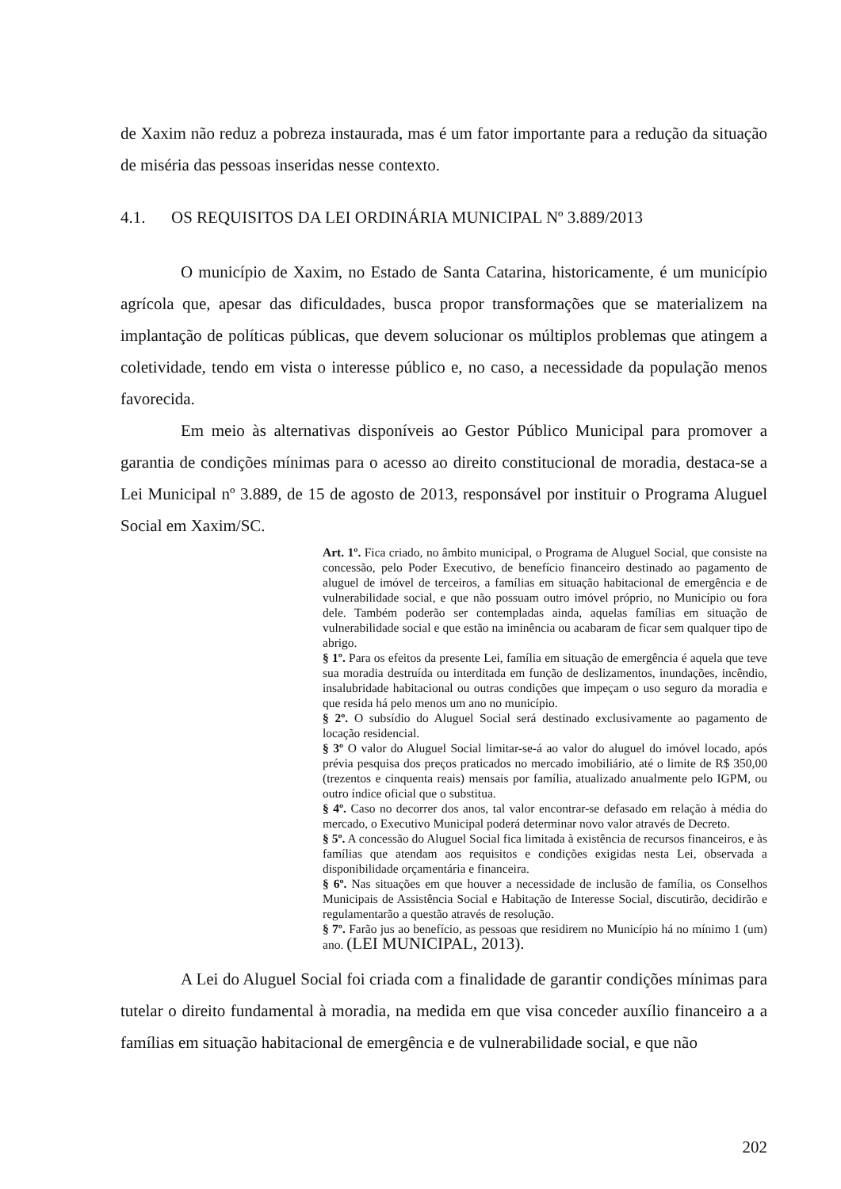de Xaxim não reduz a pobreza instaurada, mas é um fator importante para a redução da situação de miséria das pessoas inseridas nesse contexto.
4.1. OS REQUISITOS DA LEI ORDINÁRIA MUNICIPAL Nº 3.889/2013
O município de Xaxim, no Estado de Santa Catarina, historicamente, é um município agrícola que, apesar das dificuldades, busca propor transformações que se materializem na implantação de políticas públicas, que devem solucionar os múltiplos problemas que atingem a coletividade, tendo em vista o interesse público e, no caso, a necessidade da população menos favorecida.
Em meio às alternativas disponíveis ao Gestor Público Municipal para promover a garantia de condições mínimas para o acesso ao direito constitucional de moradia, destaca-se a Lei Municipal nº 3.889, de 15 de agosto de 2013, responsável por instituir o Programa Aluguel Social em Xaxim/SC.
Art. 1º. Fica criado, no âmbito municipal, o Programa de Aluguel Social, que consiste na concessão, pelo Poder Executivo, de benefício financeiro destinado ao pagamento de aluguel de imóvel de terceiros, a famílias em situação habitacional de emergência e de vulnerabilidade social, e que não possuam outro imóvel próprio, no Município ou fora dele. Também poderão ser contempladas ainda, aquelas famílias em situação de vulnerabilidade social e que estão na iminência ou acabaram de ficar sem qualquer tipo de abrigo.
§ 1º. Para os efeitos da presente Lei, família em situação de emergência é aquela que teve sua moradia destruída ou interditada em função de deslizamentos, inundações, incêndio, insalubridade habitacional ou outras condições que impeçam o uso seguro da moradia e que resida há pelo menos um ano no município.
§ 2º. O subsídio do Aluguel Social será destinado exclusivamente ao pagamento de locação residencial.
§ 3º O valor do Aluguel Social limitar-se-á ao valor do aluguel do imóvel locado, após prévia pesquisa dos preços praticados no mercado imobiliário, até o limite de R$ 350,00 (trezentos e cinquenta reais) mensais por família, atualizado anualmente pelo IGPM, ou outro índice oficial que o substitua.
§ 4º. Caso no decorrer dos anos, tal valor encontrar-se defasado em relação à média do mercado, o Executivo Municipal poderá determinar novo valor através de Decreto.
§ 5º. A concessão do Aluguel Social fica limitada à existência de recursos financeiros, e às famílias que atendam aos requisitos e condições exigidas nesta Lei, observada a disponibilidade orçamentária e financeira.
§ 6º. Nas situações em que houver a necessidade de inclusão de família, os Conselhos Municipais de Assistência Social e Habitação de Interesse Social, discutirão, decidirão e regulamentarão a questão através de resolução.
§ 7º. Farão jus ao benefício, as pessoas que residirem no Município há no mínimo 1 (um) ano. (LEI MUNICIPAL, 2013).
A Lei do Aluguel Social foi criada com a finalidade de garantir condições mínimas para tutelar o direito fundamental à moradia, na medida em que visa conceder auxílio financeiro a a famílias em situação habitacional de emergência e de vulnerabilidade social, e que não
202